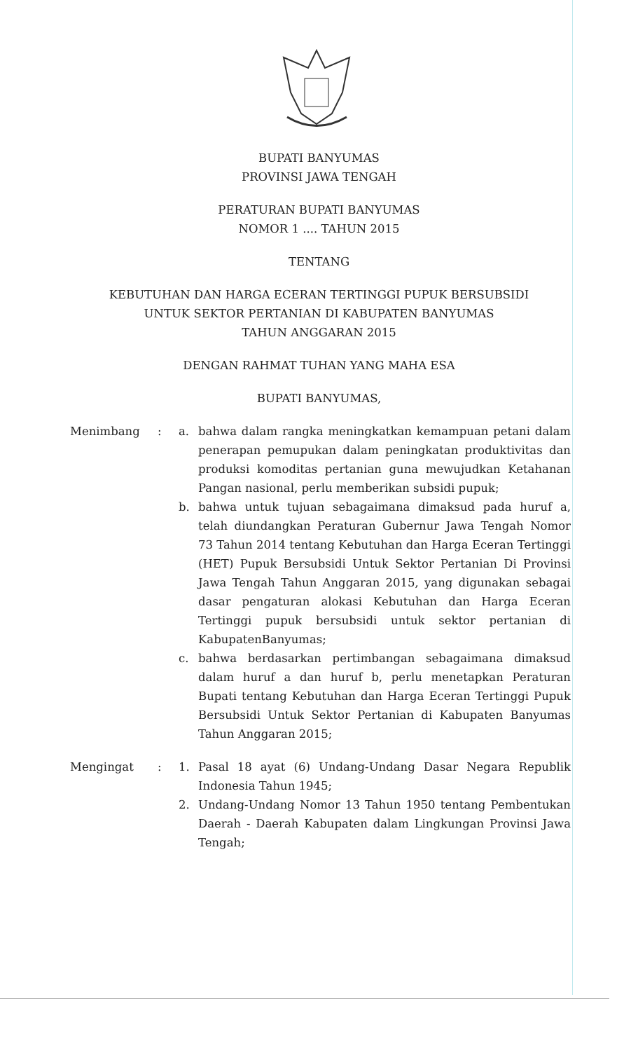BUPATI BANYUMAS
PROVINSI JAWA TENGAH
PERATURAN BUPATI BANYUMAS
NOMOR 1 .... TAHUN 2015
TENTANG
KEBUTUHAN DAN HARGA ECERAN TERTINGGI PUPUK BERSUBSIDI
UNTUK SEKTOR PERTANIAN DI KABUPATEN BANYUMAS
TAHUN ANGGARAN 2015
DENGAN RAHMAT TUHAN YANG MAHA ESA
BUPATI BANYUMAS,
Menimbang : a. bahwa dalam rangka meningkatkan kemampuan petani dalam penerapan pemupukan dalam peningkatan produktivitas dan produksi komoditas pertanian guna mewujudkan Ketahanan Pangan nasional, perlu memberikan subsidi pupuk;
b. bahwa untuk tujuan sebagaimana dimaksud pada huruf a, telah diundangkan Peraturan Gubernur Jawa Tengah Nomor 73 Tahun 2014 tentang Kebutuhan dan Harga Eceran Tertinggi (HET) Pupuk Bersubsidi Untuk Sektor Pertanian Di Provinsi Jawa Tengah Tahun Anggaran 2015, yang digunakan sebagai dasar pengaturan alokasi Kebutuhan dan Harga Eceran Tertinggi pupuk bersubsidi untuk sektor pertanian di KabupatenBanyumas;
c. bahwa berdasarkan pertimbangan sebagaimana dimaksud dalam huruf a dan huruf b, perlu menetapkan Peraturan Bupati tentang Kebutuhan dan Harga Eceran Tertinggi Pupuk Bersubsidi Untuk Sektor Pertanian di Kabupaten Banyumas Tahun Anggaran 2015;
Mengingat : 1. Pasal 18 ayat (6) Undang-Undang Dasar Negara Republik Indonesia Tahun 1945;
2. Undang-Undang Nomor 13 Tahun 1950 tentang Pembentukan Daerah - Daerah Kabupaten dalam Lingkungan Provinsi Jawa Tengah;